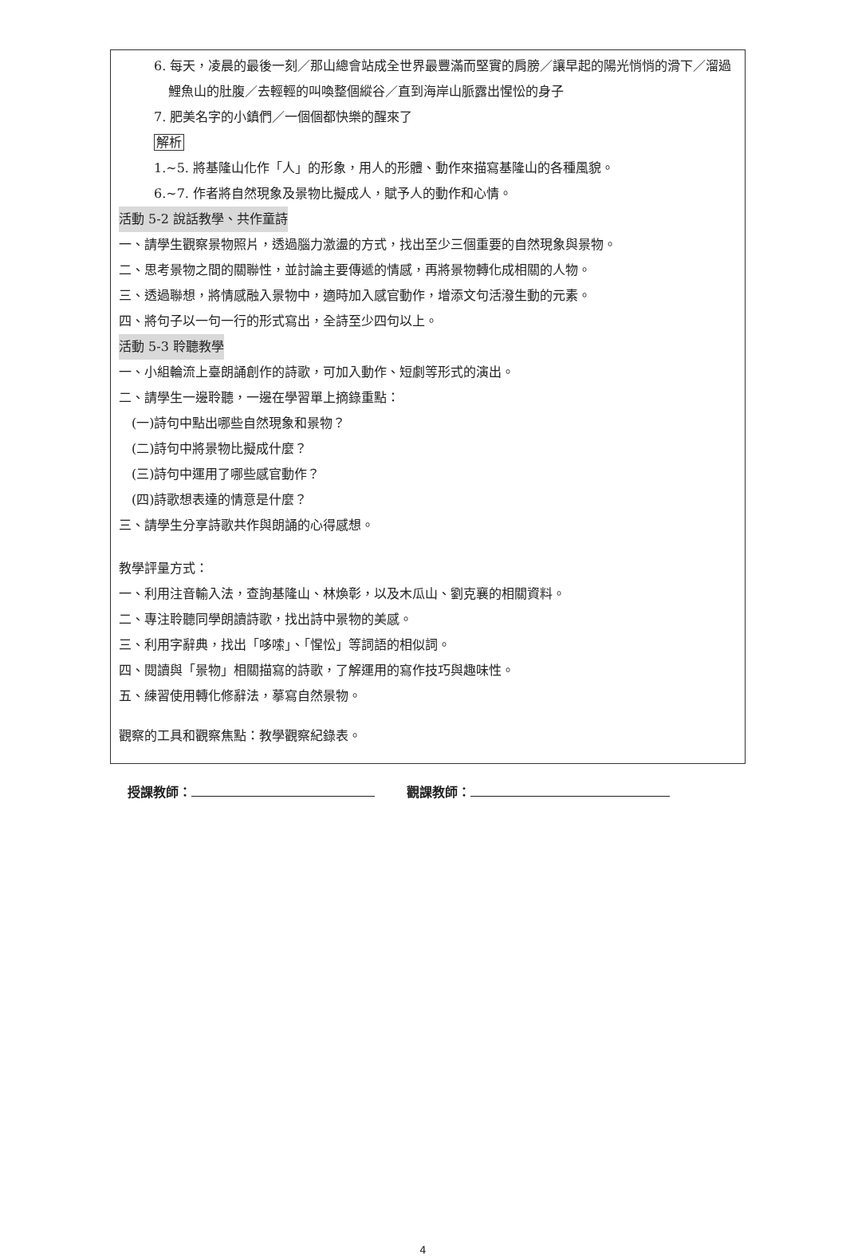6. 每天，凌晨的最後一刻／那山總會站成全世界最豐滿而堅實的肩膀／讓早起的陽光悄悄的滑下／溜過鯉魚山的肚腹／去輕輕的叫喚整個縱谷／直到海岸山脈露出惺忪的身子
7. 肥美名字的小鎮們／一個個都快樂的醒來了
解析
1.~5. 將基隆山化作「人」的形象，用人的形體、動作來描寫基隆山的各種風貌。
6.~7. 作者將自然現象及景物比擬成人，賦予人的動作和心情。
活動 5-2 說話教學、共作童詩
一、請學生觀察景物照片，透過腦力激盪的方式，找出至少三個重要的自然現象與景物。
二、思考景物之間的關聯性，並討論主要傳遞的情感，再將景物轉化成相關的人物。
三、透過聯想，將情感融入景物中，適時加入感官動作，增添文句活潑生動的元素。
四、將句子以一句一行的形式寫出，全詩至少四句以上。
活動 5-3 聆聽教學
一、小組輪流上臺朗誦創作的詩歌，可加入動作、短劇等形式的演出。
二、請學生一邊聆聽，一邊在學習單上摘錄重點：
(一)詩句中點出哪些自然現象和景物？
(二)詩句中將景物比擬成什麼？
(三)詩句中運用了哪些感官動作？
(四)詩歌想表達的情意是什麼？
三、請學生分享詩歌共作與朗誦的心得感想。
教學評量方式：
一、利用注音輸入法，查詢基隆山、林煥彰，以及木瓜山、劉克襄的相關資料。
二、專注聆聽同學朗讀詩歌，找出詩中景物的美感。
三、利用字辭典，找出「哆嗦」、「惺忪」等詞語的相似詞。
四、閱讀與「景物」相關描寫的詩歌，了解運用的寫作技巧與趣味性。
五、練習使用轉化修辭法，摹寫自然景物。
觀察的工具和觀察焦點：教學觀察紀錄表。
授課教師： 觀課教師：
4